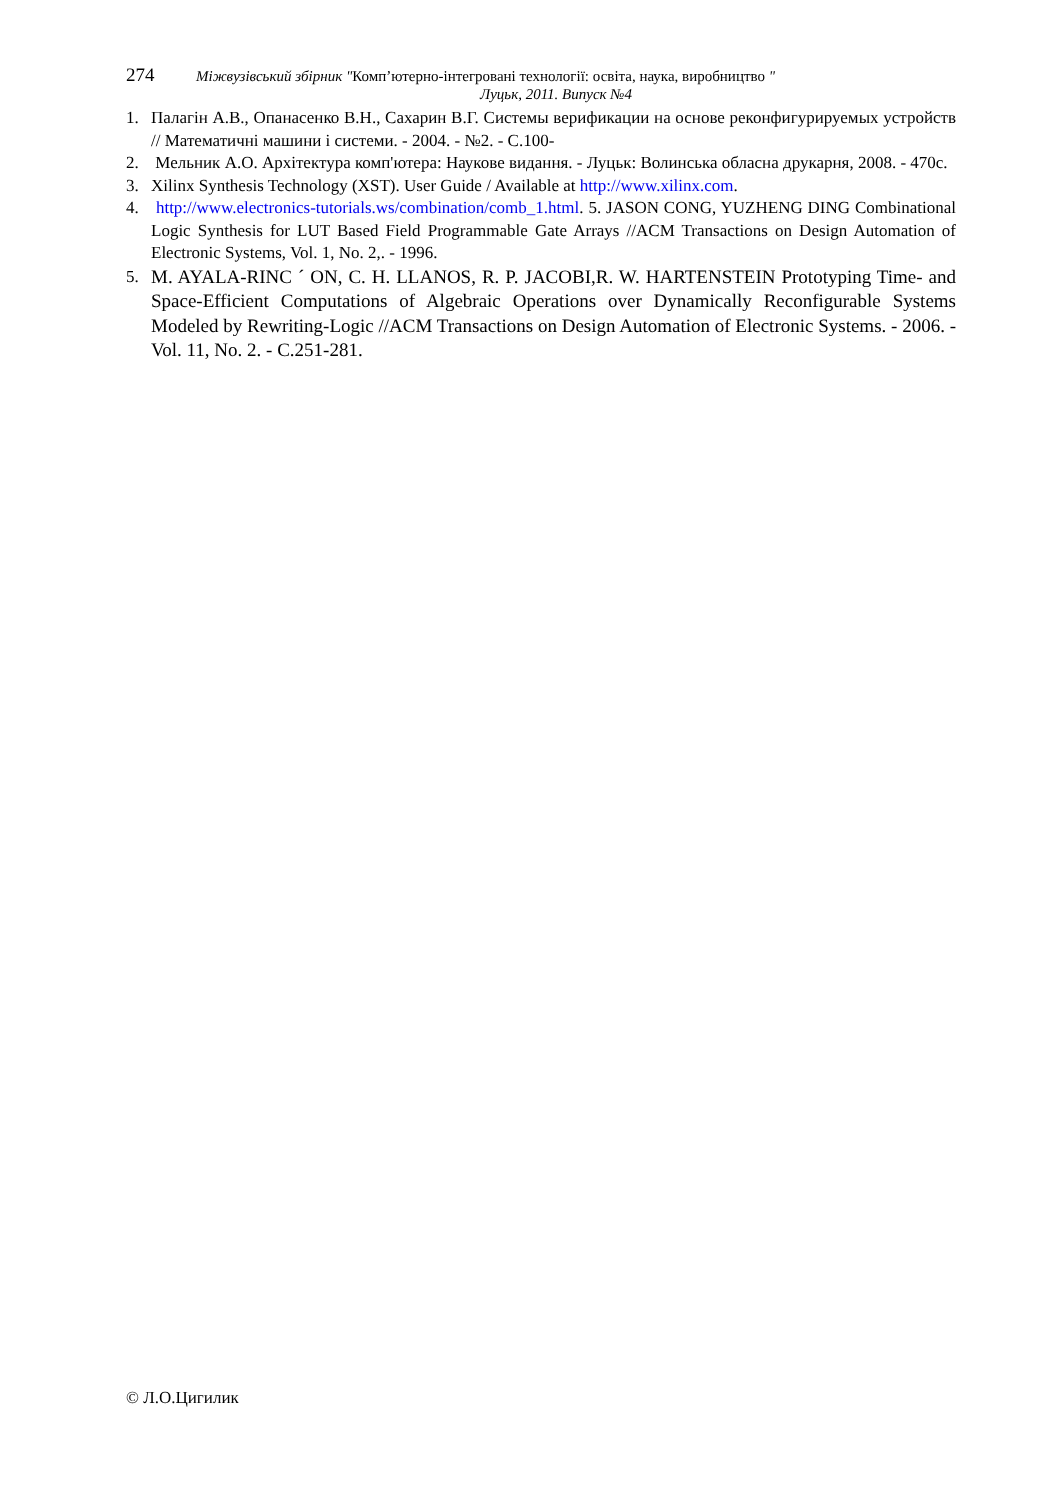274 Міжвузівський збірник "Комп’ютерно-інтегровані технології: освіта, наука, виробництво "
Луцьк, 2011. Випуск №4
1. Палагін А.В., Опанасенко В.Н., Сахарин В.Г. Системы верификации на основе реконфигурируемых устройств // Математичні машини і системи. - 2004. - №2. - С.100-
2. Мельник А.О. Архітектура комп'ютера: Наукове видання. - Луцьк: Волинська обласна друкарня, 2008. - 470с.
3. Xilinx Synthesis Technology (XST). User Guide / Available at http://www.xilinx.com.
4. http://www.electronics-tutorials.ws/combination/comb_1.html. 5. JASON CONG, YUZHENG DING Combinational Logic Synthesis for LUT Based Field Programmable Gate Arrays //ACM Transactions on Design Automation of Electronic Systems, Vol. 1, No. 2,. - 1996.
5. M. AYALA-RINC ´ ON, C. H. LLANOS, R. P. JACOBI,R. W. HARTENSTEIN Prototyping Time- and Space-Efficient Computations of Algebraic Operations over Dynamically Reconfigurable Systems Modeled by Rewriting-Logic //ACM Transactions on Design Automation of Electronic Systems. - 2006. - Vol. 11, No. 2. - С.251-281.
© Л.О.Цигилик